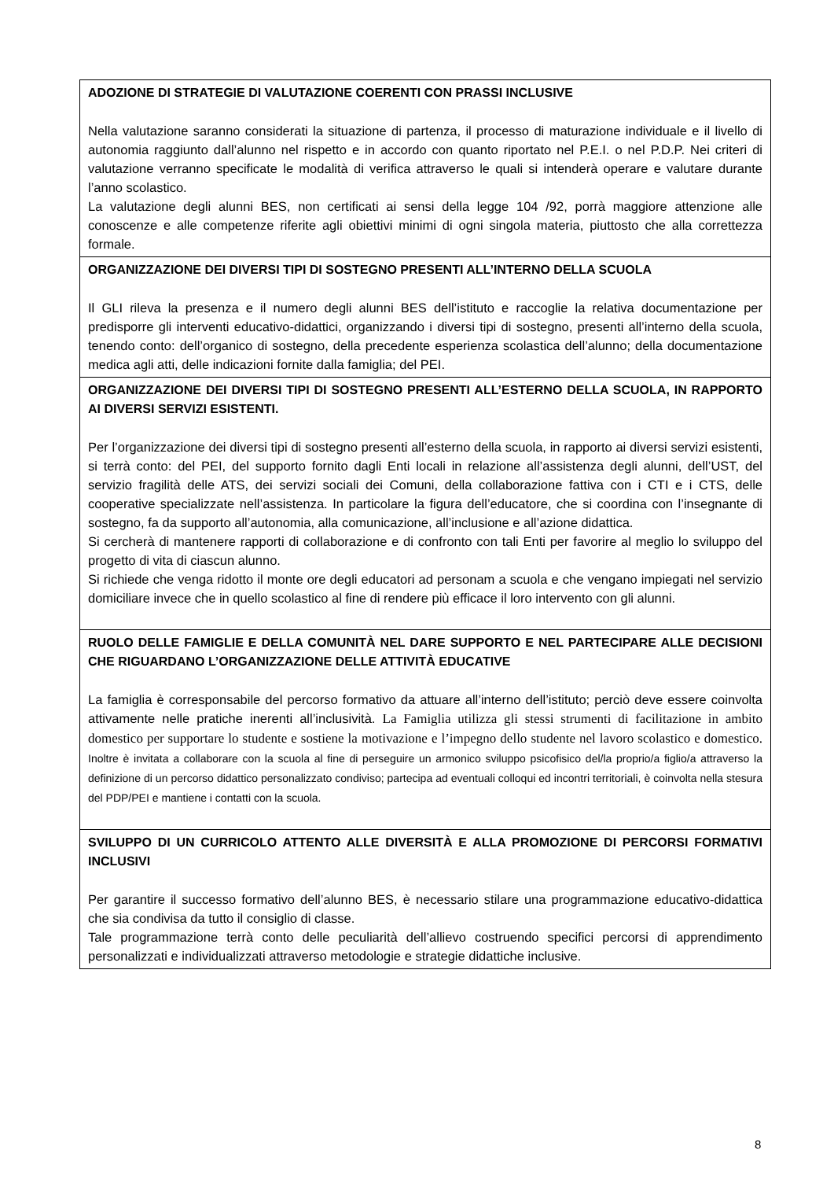| ADOZIONE DI STRATEGIE DI VALUTAZIONE COERENTI CON PRASSI INCLUSIVE Nella valutazione saranno considerati la situazione di partenza, il processo di maturazione individuale e il livello di autonomia raggiunto dall’alunno nel rispetto e in accordo con quanto riportato nel P.E.I. o nel P.D.P. Nei criteri di valutazione verranno specificate le modalità di verifica attraverso le quali si intenderà operare e valutare durante l’anno scolastico. La valutazione degli alunni BES, non certificati ai sensi della legge 104 /92, porrà maggiore attenzione alle conoscenze e alle competenze riferite agli obiettivi minimi di ogni singola materia, piuttosto che alla correttezza formale. |
| ORGANIZZAZIONE DEI DIVERSI TIPI DI SOSTEGNO PRESENTI ALL’INTERNO DELLA SCUOLA Il GLI rileva la presenza e il numero degli alunni BES dell’istituto e raccoglie la relativa documentazione per predisporre gli interventi educativo-didattici, organizzando i diversi tipi di sostegno, presenti all’interno della scuola, tenendo conto: dell’organico di sostegno, della precedente esperienza scolastica dell’alunno; della documentazione medica agli atti, delle indicazioni fornite dalla famiglia; del PEI. |
| ORGANIZZAZIONE DEI DIVERSI TIPI DI SOSTEGNO PRESENTI ALL’ESTERNO DELLA SCUOLA, IN RAPPORTO AI DIVERSI SERVIZI ESISTENTI. Per l’organizzazione dei diversi tipi di sostegno presenti all’esterno della scuola, in rapporto ai diversi servizi esistenti, si terrà conto: del PEI, del supporto fornito dagli Enti locali in relazione all’assistenza degli alunni, dell’UST, del servizio fragilità delle ATS, dei servizi sociali dei Comuni, della collaborazione fattiva con i CTI e i CTS, delle cooperative specializzate nell’assistenza. In particolare la figura dell’educatore, che si coordina con l’insegnante di sostegno, fa da supporto all’autonomia, alla comunicazione, all’inclusione e all’azione didattica. Si cercherà di mantenere rapporti di collaborazione e di confronto con tali Enti per favorire al meglio lo sviluppo del progetto di vita di ciascun alunno. Si richiede che venga ridotto il monte ore degli educatori ad personam a scuola e che vengano impiegati nel servizio domiciliare invece che in quello scolastico al fine di rendere più efficace il loro intervento con gli alunni. |
| RUOLO DELLE FAMIGLIE E DELLA COMUNITÀ NEL DARE SUPPORTO E NEL PARTECIPARE ALLE DECISIONI CHE RIGUARDANO L’ORGANIZZAZIONE DELLE ATTIVITÀ EDUCATIVE La famiglia è corresponsabile del percorso formativo da attuare all’interno dell’istituto; perciò deve essere coinvolta attivamente nelle pratiche inerenti all’inclusività. La Famiglia utilizza gli stessi strumenti di facilitazione in ambito domestico per supportare lo studente e sostiene la motivazione e l’impegno dello studente nel lavoro scolastico e domestico. Inoltre è invitata a collaborare con la scuola al fine di perseguire un armonico sviluppo psicofisico del/la proprio/a figlio/a attraverso la definizione di un percorso didattico personalizzato condiviso; partecipa ad eventuali colloqui ed incontri territoriali, è coinvolta nella stesura del PDP/PEI e mantiene i contatti con la scuola. |
| SVILUPPO DI UN CURRICOLO ATTENTO ALLE DIVERSITÀ E ALLA PROMOZIONE DI PERCORSI FORMATIVI INCLUSIVI Per garantire il successo formativo dell’alunno BES, è necessario stilare una programmazione educativo-didattica che sia condivisa da tutto il consiglio di classe. Tale programmazione terrà conto delle peculiarità dell’allievo costruendo specifici percorsi di apprendimento personalizzati e individualizzati attraverso metodologie e strategie didattiche inclusive. |
8